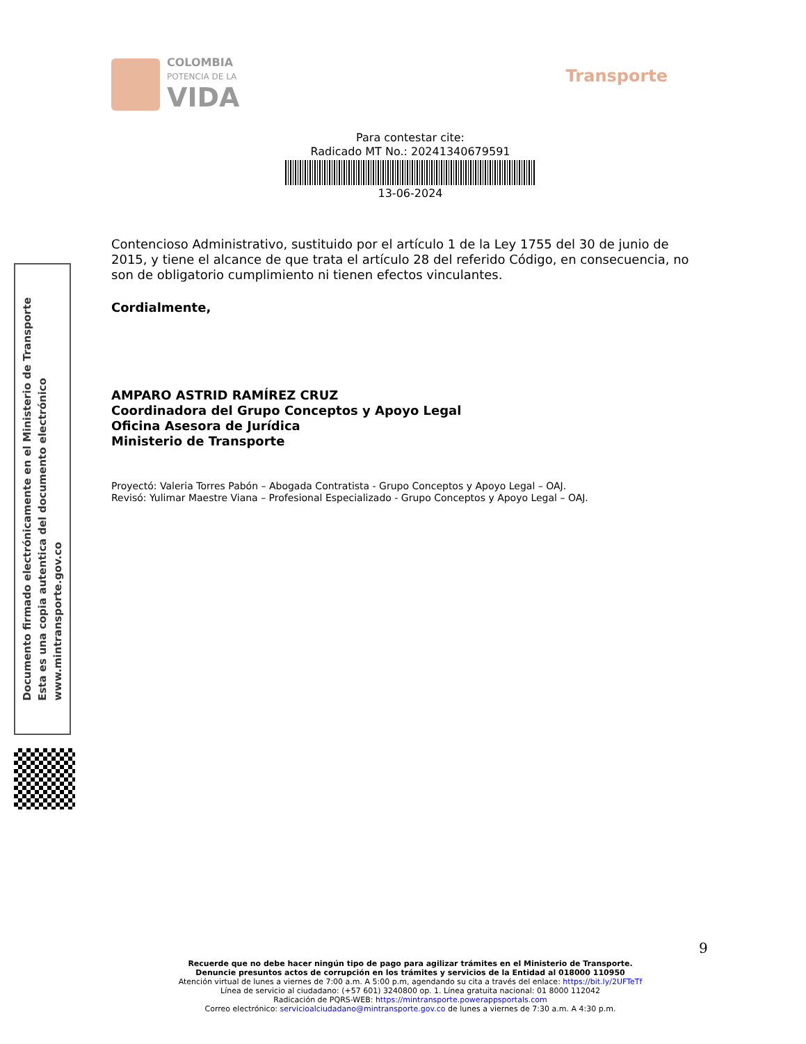COLOMBIA
POTENCIA DE LA
VIDA
Transporte
Para contestar cite:
Radicado MT No.: 20241340679591
13-06-2024
Contencioso Administrativo, sustituido por el artículo 1 de la Ley 1755 del 30 de junio de 2015, y tiene el alcance de que trata el artículo 28 del referido Código, en consecuencia, no son de obligatorio cumplimiento ni tienen efectos vinculantes.
Cordialmente,
AMPARO ASTRID RAMÍREZ CRUZ
Coordinadora del Grupo Conceptos y Apoyo Legal
Oficina Asesora de Jurídica
Ministerio de Transporte
Proyectó: Valeria Torres Pabón – Abogada Contratista - Grupo Conceptos y Apoyo Legal – OAJ.
Revisó: Yulimar Maestre Viana – Profesional Especializado - Grupo Conceptos y Apoyo Legal – OAJ.
Documento firmado electrónicamente en el Ministerio de Transporte
Esta es una copia autentica del documento electrónico
www.mintransporte.gov.co
9
Recuerde que no debe hacer ningún tipo de pago para agilizar trámites en el Ministerio de Transporte.
Denuncie presuntos actos de corrupción en los trámites y servicios de la Entidad al 018000 110950
Atención virtual de lunes a viernes de 7:00 a.m. A 5:00 p.m, agendando su cita a través del enlace: https://bit.ly/2UFTeTf
Línea de servicio al ciudadano: (+57 601) 3240800 op. 1. Línea gratuita nacional: 01 8000 112042
Radicación de PQRS-WEB: https://mintransporte.powerappsportals.com
Correo electrónico: servicioalciudadano@mintransporte.gov.co de lunes a viernes de 7:30 a.m. A 4:30 p.m.